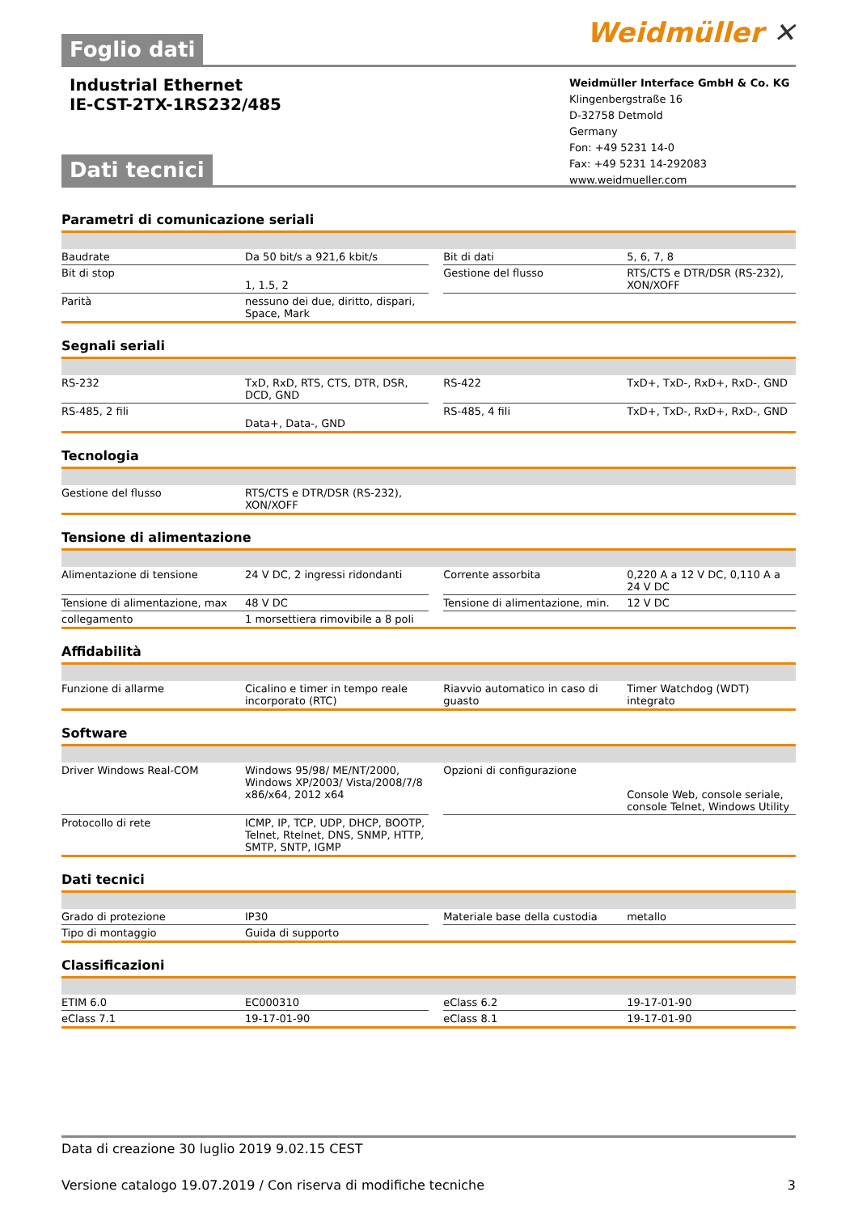Foglio dati
Weidmüller ✕
Industrial Ethernet
IE-CST-2TX-1RS232/485
Weidmüller Interface GmbH & Co. KG
Klingenbergstraße 16
D-32758 Detmold
Germany
Fon: +49 5231 14-0
Fax: +49 5231 14-292083
www.weidmueller.com
Dati tecnici
Parametri di comunicazione seriali
| Baudrate | Da 50 bit/s a 921,6 kbit/s | | Bit di dati | 5, 6, 7, 8 |
| Bit di stop | 1, 1.5, 2 | | Gestione del flusso | RTS/CTS e DTR/DSR (RS-232), XON/XOFF |
| Parità | nessuno dei due, diritto, dispari, Space, Mark | | | |
Segnali seriali
| RS-232 | TxD, RxD, RTS, CTS, DTR, DSR, DCD, GND | | RS-422 | TxD+, TxD-, RxD+, RxD-, GND |
| RS-485, 2 fili | Data+, Data-, GND | | RS-485, 4 fili | TxD+, TxD-, RxD+, RxD-, GND |
Tecnologia
| Gestione del flusso | RTS/CTS e DTR/DSR (RS-232), XON/XOFF | | | |
Tensione di alimentazione
| Alimentazione di tensione | 24 V DC, 2 ingressi ridondanti | | Corrente assorbita | 0,220 A a 12 V DC, 0,110 A a 24 V DC |
| Tensione di alimentazione, max | 48 V DC | | Tensione di alimentazione, min. | 12 V DC |
| collegamento | 1 morsettiera rimovibile a 8 poli | | | |
Affidabilità
| Funzione di allarme | Cicalino e timer in tempo reale incorporato (RTC) | | Riavvio automatico in caso di guasto | Timer Watchdog (WDT) integrato |
Software
| Driver Windows Real-COM | Windows 95/98/ ME/NT/2000, Windows XP/2003/ Vista/2008/7/8 x86/x64, 2012 x64 | | Opzioni di configurazione | Console Web, console seriale, console Telnet, Windows Utility |
| Protocollo di rete | ICMP, IP, TCP, UDP, DHCP, BOOTP, Telnet, Rtelnet, DNS, SNMP, HTTP, SMTP, SNTP, IGMP | | | |
Dati tecnici
| Grado di protezione | IP30 | | Materiale base della custodia | metallo |
| Tipo di montaggio | Guida di supporto | | | |
Classificazioni
| ETIM 6.0 | EC000310 | | eClass 6.2 | 19-17-01-90 |
| eClass 7.1 | 19-17-01-90 | | eClass 8.1 | 19-17-01-90 |
Data di creazione 30 luglio 2019 9.02.15 CEST
Versione catalogo 19.07.2019 / Con riserva di modifiche tecniche 3